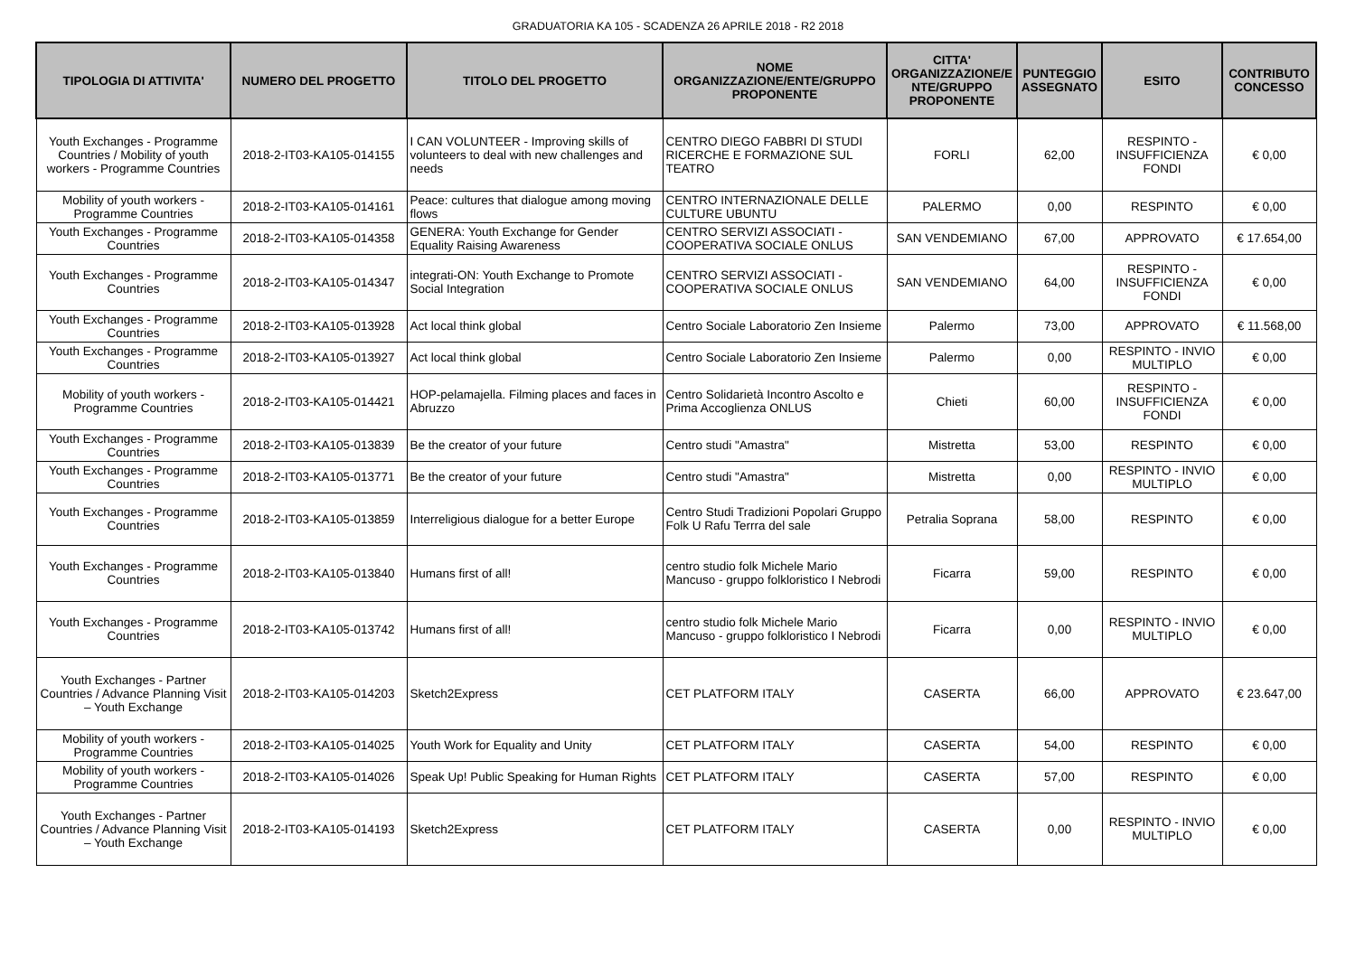GRADUATORIA KA 105 - SCADENZA 26 APRILE 2018 - R2 2018
| TIPOLOGIA DI ATTIVITA' | NUMERO DEL PROGETTO | TITOLO DEL PROGETTO | NOME ORGANIZZAZIONE/ENTE/GRUPPO PROPONENTE | CITTA' ORGANIZZAZIONE/E NTE/GRUPPO PROPONENTE | PUNTEGGIO ASSEGNATO | ESITO | CONTRIBUTO CONCESSO |
| --- | --- | --- | --- | --- | --- | --- | --- |
| Youth Exchanges - Programme Countries / Mobility of youth workers - Programme Countries | 2018-2-IT03-KA105-014155 | I CAN VOLUNTEER - Improving skills of volunteers to deal with new challenges and needs | CENTRO DIEGO FABBRI DI STUDI RICERCHE E FORMAZIONE SUL TEATRO | FORLI | 62,00 | RESPINTO - INSUFFICIENZA FONDI | € 0,00 |
| Mobility of youth workers - Programme Countries | 2018-2-IT03-KA105-014161 | Peace: cultures that dialogue among moving flows | CENTRO INTERNAZIONALE DELLE CULTURE UBUNTU | PALERMO | 0,00 | RESPINTO | € 0,00 |
| Youth Exchanges - Programme Countries | 2018-2-IT03-KA105-014358 | GENERA: Youth Exchange for Gender Equality Raising Awareness | CENTRO SERVIZI ASSOCIATI - COOPERATIVA SOCIALE ONLUS | SAN VENDEMIANO | 67,00 | APPROVATO | € 17.654,00 |
| Youth Exchanges - Programme Countries | 2018-2-IT03-KA105-014347 | integrati-ON: Youth Exchange to Promote Social Integration | CENTRO SERVIZI ASSOCIATI - COOPERATIVA SOCIALE ONLUS | SAN VENDEMIANO | 64,00 | RESPINTO - INSUFFICIENZA FONDI | € 0,00 |
| Youth Exchanges - Programme Countries | 2018-2-IT03-KA105-013928 | Act local think global | Centro Sociale Laboratorio Zen Insieme | Palermo | 73,00 | APPROVATO | € 11.568,00 |
| Youth Exchanges - Programme Countries | 2018-2-IT03-KA105-013927 | Act local think global | Centro Sociale Laboratorio Zen Insieme | Palermo | 0,00 | RESPINTO - INVIO MULTIPLO | € 0,00 |
| Mobility of youth workers - Programme Countries | 2018-2-IT03-KA105-014421 | HOP-pelamajella. Filming places and faces in Abruzzo | Centro Solidarietà Incontro Ascolto e Prima Accoglienza ONLUS | Chieti | 60,00 | RESPINTO - INSUFFICIENZA FONDI | € 0,00 |
| Youth Exchanges - Programme Countries | 2018-2-IT03-KA105-013839 | Be the creator of your future | Centro studi "Amastra" | Mistretta | 53,00 | RESPINTO | € 0,00 |
| Youth Exchanges - Programme Countries | 2018-2-IT03-KA105-013771 | Be the creator of your future | Centro studi "Amastra" | Mistretta | 0,00 | RESPINTO - INVIO MULTIPLO | € 0,00 |
| Youth Exchanges - Programme Countries | 2018-2-IT03-KA105-013859 | Interreligious dialogue for a better Europe | Centro Studi Tradizioni Popolari Gruppo Folk U Rafu Terrra del sale | Petralia Soprana | 58,00 | RESPINTO | € 0,00 |
| Youth Exchanges - Programme Countries | 2018-2-IT03-KA105-013840 | Humans first of all! | centro studio folk Michele Mario Mancuso - gruppo folkloristico I Nebrodi | Ficarra | 59,00 | RESPINTO | € 0,00 |
| Youth Exchanges - Programme Countries | 2018-2-IT03-KA105-013742 | Humans first of all! | centro studio folk Michele Mario Mancuso - gruppo folkloristico I Nebrodi | Ficarra | 0,00 | RESPINTO - INVIO MULTIPLO | € 0,00 |
| Youth Exchanges - Partner Countries / Advance Planning Visit – Youth Exchange | 2018-2-IT03-KA105-014203 | Sketch2Express | CET PLATFORM ITALY | CASERTA | 66,00 | APPROVATO | € 23.647,00 |
| Mobility of youth workers - Programme Countries | 2018-2-IT03-KA105-014025 | Youth Work for Equality and Unity | CET PLATFORM ITALY | CASERTA | 54,00 | RESPINTO | € 0,00 |
| Mobility of youth workers - Programme Countries | 2018-2-IT03-KA105-014026 | Speak Up! Public Speaking for Human Rights | CET PLATFORM ITALY | CASERTA | 57,00 | RESPINTO | € 0,00 |
| Youth Exchanges - Partner Countries / Advance Planning Visit – Youth Exchange | 2018-2-IT03-KA105-014193 | Sketch2Express | CET PLATFORM ITALY | CASERTA | 0,00 | RESPINTO - INVIO MULTIPLO | € 0,00 |